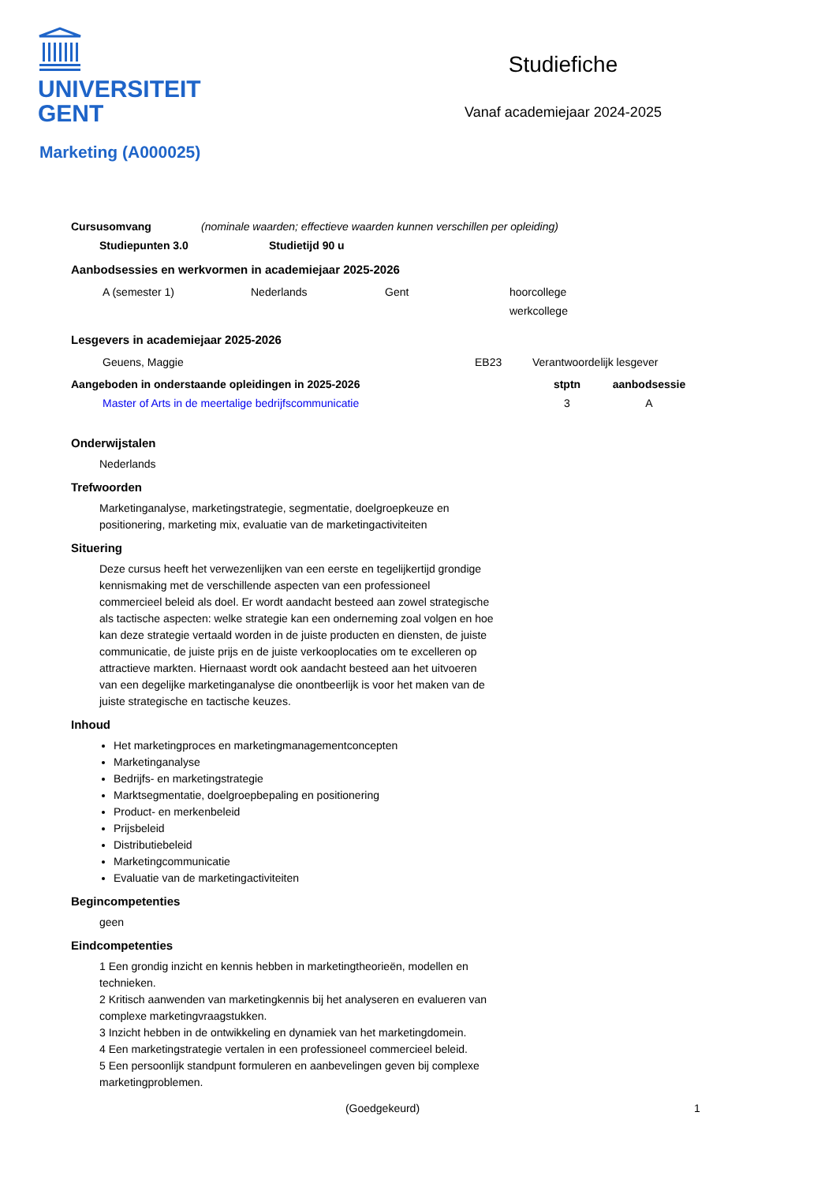UNIVERSITEIT
GENT
Studiefiche
Vanaf academiejaar 2024-2025
Marketing (A000025)
| Cursusomvang | (nominale waarden; effectieve waarden kunnen verschillen per opleiding) |
| Studiepunten 3.0 | Studietijd 90 u |
| --- | --- |
Aanbodsessies en werkvormen in academiejaar 2025-2026
| A (semester 1) | Nederlands | Gent | hoorcollege |
| | | | werkcollege |
Lesgevers in academiejaar 2025-2026
| Geuens, Maggie | EB23 | Verantwoordelijk lesgever |
| Aangeboden in onderstaande opleidingen in 2025-2026 | stptn | aanbodsessie |
| --- | --- | --- |
| Master of Arts in de meertalige bedrijfscommunicatie | 3 | A |
Onderwijstalen
Nederlands
Trefwoorden
Marketinganalyse, marketingstrategie, segmentatie, doelgroepkeuze en positionering, marketing mix, evaluatie van de marketingactiviteiten
Situering
Deze cursus heeft het verwezenlijken van een eerste en tegelijkertijd grondige kennismaking met de verschillende aspecten van een professioneel commercieel beleid als doel. Er wordt aandacht besteed aan zowel strategische als tactische aspecten: welke strategie kan een onderneming zoal volgen en hoe kan deze strategie vertaald worden in de juiste producten en diensten, de juiste communicatie, de juiste prijs en de juiste verkooplocaties om te excelleren op attractieve markten. Hiernaast wordt ook aandacht besteed aan het uitvoeren van een degelijke marketinganalyse die onontbeerlijk is voor het maken van de juiste strategische en tactische keuzes.
Inhoud
Het marketingproces en marketingmanagementconcepten
Marketinganalyse
Bedrijfs- en marketingstrategie
Marktsegmentatie, doelgroepbepaling en positionering
Product- en merkenbeleid
Prijsbeleid
Distributiebeleid
Marketingcommunicatie
Evaluatie van de marketingactiviteiten
Begincompetenties
geen
Eindcompetenties
1 Een grondig inzicht en kennis hebben in marketingtheorieën, modellen en technieken.
2 Kritisch aanwenden van marketingkennis bij het analyseren en evalueren van complexe marketingvraagstukken.
3 Inzicht hebben in de ontwikkeling en dynamiek van het marketingdomein.
4 Een marketingstrategie vertalen in een professioneel commercieel beleid.
5 Een persoonlijk standpunt formuleren en aanbevelingen geven bij complexe marketingproblemen.
(Goedgekeurd) 1